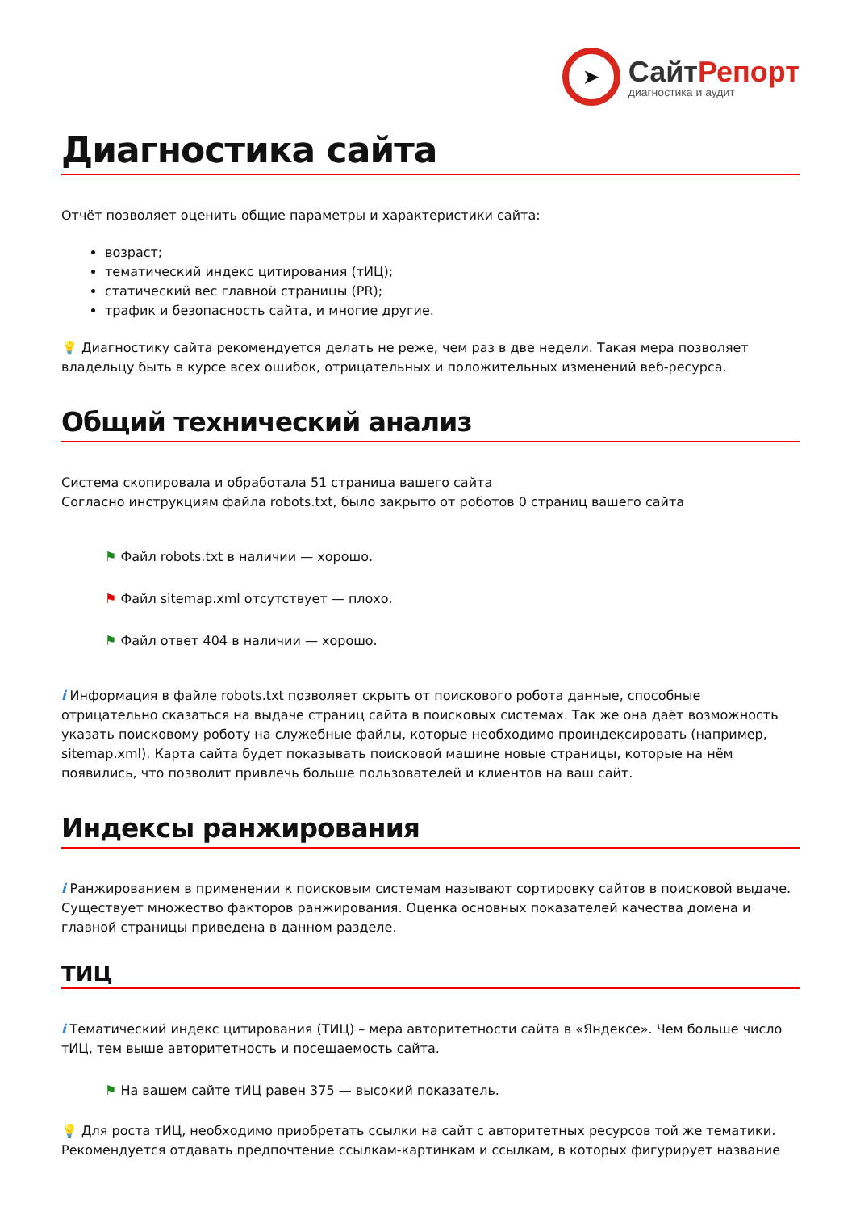➤
СайтРепорт
диагностика и аудит
Диагностика сайта
Отчёт позволяет оценить общие параметры и характеристики сайта:
возраст;
тематический индекс цитирования (тИЦ);
статический вес главной страницы (PR);
трафик и безопасность сайта, и многие другие.
💡 Диагностику сайта рекомендуется делать не реже, чем раз в две недели. Такая мера позволяет владельцу быть в курсе всех ошибок, отрицательных и положительных изменений веб-ресурса.
Общий технический анализ
Система скопировала и обработала 51 страница вашего сайта
Согласно инструкциям файла robots.txt, было закрыто от роботов 0 страниц вашего сайта
⚑ Файл robots.txt в наличии — хорошо.
⚑ Файл sitemap.xml отсутствует — плохо.
⚑ Файл ответ 404 в наличии — хорошо.
i Информация в файле robots.txt позволяет скрыть от поискового робота данные, способные отрицательно сказаться на выдаче страниц сайта в поисковых системах. Так же она даёт возможность указать поисковому роботу на служебные файлы, которые необходимо проиндексировать (например, sitemap.xml). Карта сайта будет показывать поисковой машине новые страницы, которые на нём появились, что позволит привлечь больше пользователей и клиентов на ваш сайт.
Индексы ранжирования
i Ранжированием в применении к поисковым системам называют сортировку сайтов в поисковой выдаче. Существует множество факторов ранжирования. Оценка основных показателей качества домена и главной страницы приведена в данном разделе.
ТИЦ
i Тематический индекс цитирования (ТИЦ) – мера авторитетности сайта в «Яндексе». Чем больше число тИЦ, тем выше авторитетность и посещаемость сайта.
⚑ На вашем сайте тИЦ равен 375 — высокий показатель.
💡 Для роста тИЦ, необходимо приобретать ссылки на сайт с авторитетных ресурсов той же тематики. Рекомендуется отдавать предпочтение ссылкам-картинкам и ссылкам, в которых фигурирует название